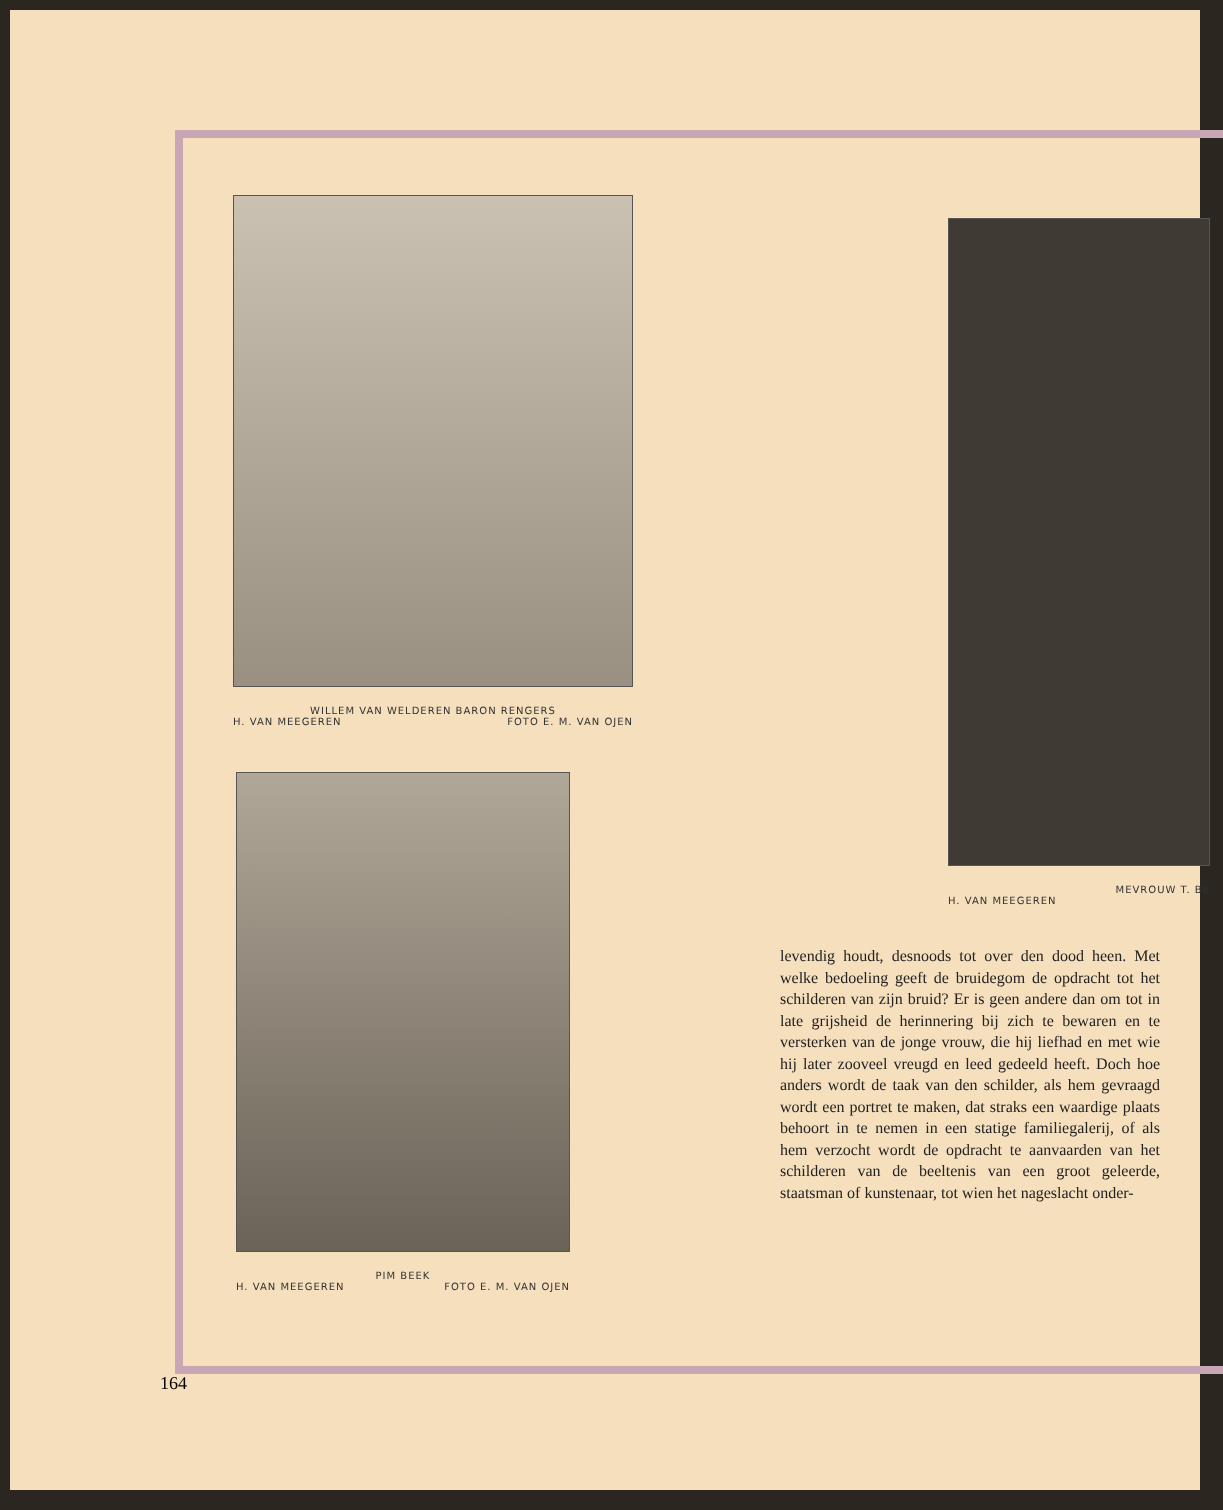WILLEM VAN WELDEREN BARON RENGERS
H. VAN MEEGEREN FOTO E. M. VAN OJEN
PIM BEEK
H. VAN MEEGEREN FOTO E. M. VAN OJEN
MEVROUW T. BE
H. VAN MEEGEREN
levendig houdt, desnoods tot over den dood heen. Met welke bedoeling geeft de bruidegom de opdracht tot het schilderen van zijn bruid? Er is geen andere dan om tot in late grijsheid de herinnering bij zich te bewaren en te versterken van de jonge vrouw, die hij liefhad en met wie hij later zooveel vreugd en leed gedeeld heeft. Doch hoe anders wordt de taak van den schilder, als hem gevraagd wordt een portret te maken, dat straks een waardige plaats behoort in te nemen in een statige familiegalerij, of als hem verzocht wordt de opdracht te aanvaarden van het schilderen van de beeltenis van een groot geleerde, staatsman of kunstenaar, tot wien het nageslacht onder-
164